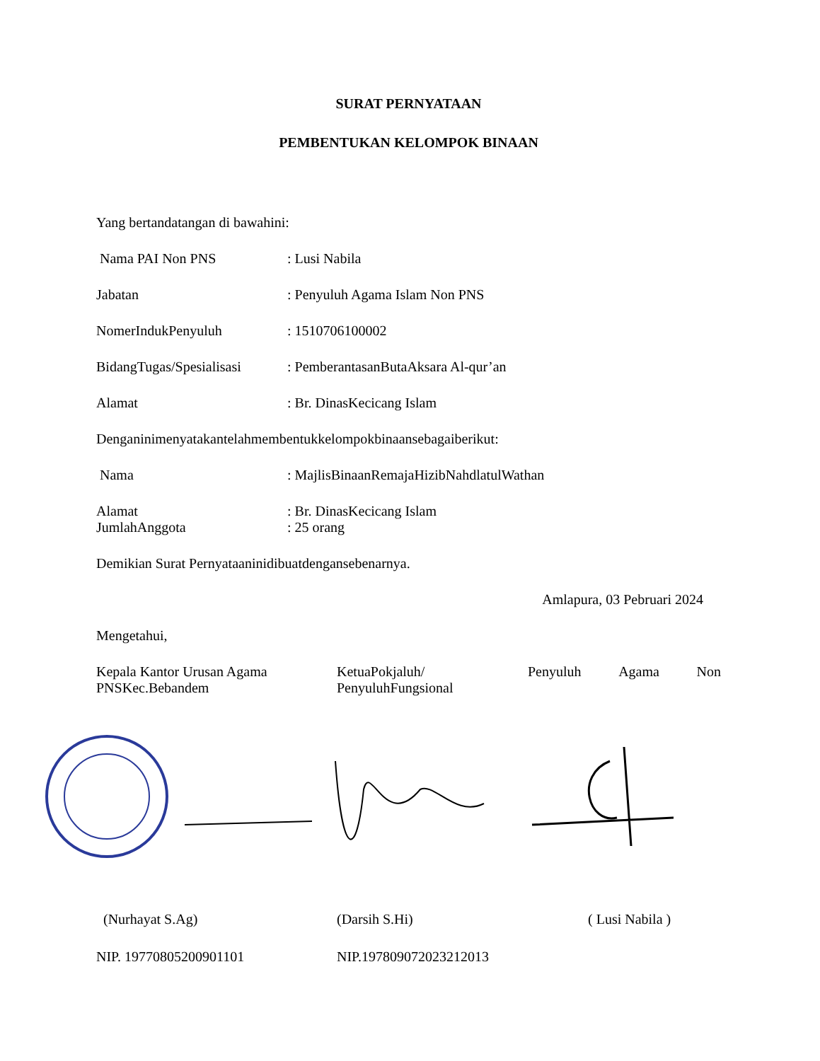SURAT PERNYATAAN
PEMBENTUKAN KELOMPOK BINAAN
Yang bertandatangan di bawahini:
Nama PAI Non PNS : Lusi Nabila
Jabatan : Penyuluh Agama Islam Non PNS
NomerIndukPenyuluh : 1510706100002
BidangTugas/Spesialisasi
: PemberantasanButaAksara Al-qur’an
Alamat : Br. DinasKecicang Islam
Denganinimenyatakantelahmembentukkelompokbinaansebagaiberikut:
Nama : MajlisBinaanRemajaHizibNahdlatulWathan
Alamat : Br. DinasKecicang Islam
JumlahAnggota : 25 orang
Demikian Surat Pernyataaninidibuatdengansebenarnya.
Amlapura, 03 Pebruari 2024
Mengetahui,
Kepala Kantor Urusan Agama PNSKec.Bebandem
KetuaPokjaluh/ PenyuluhFungsional
Penyuluh Agama Non
(Nurhayat S.Ag) (Darsih S.Hi) ( Lusi Nabila )
NIP. 19770805200901101 NIP.197809072023212013